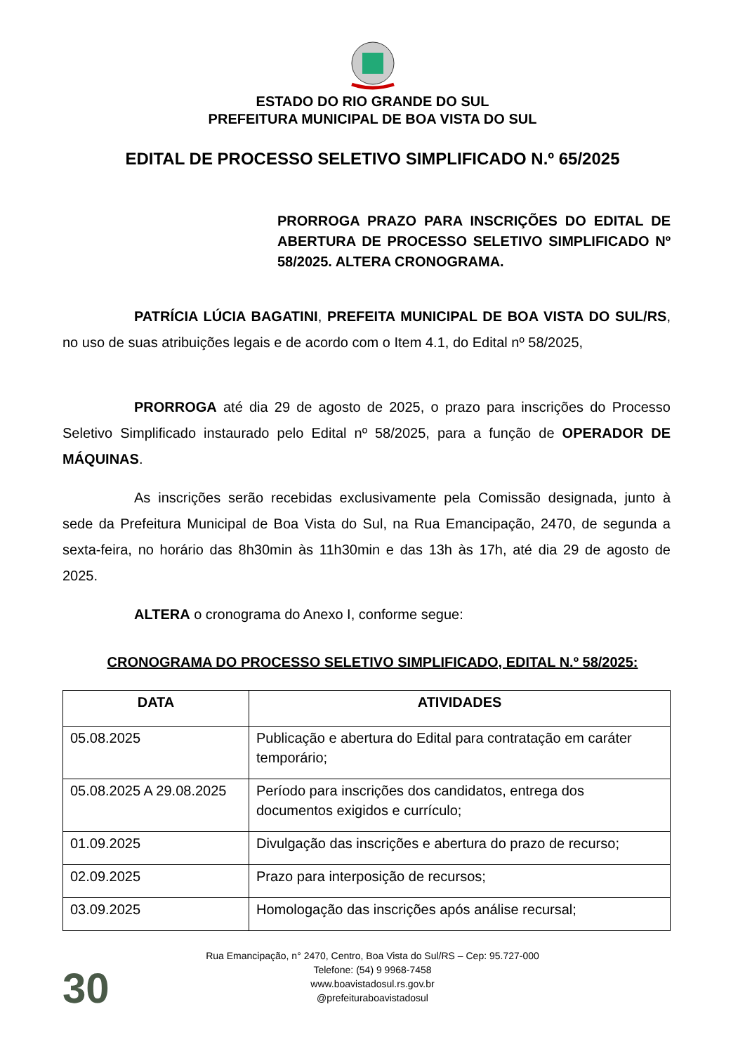ESTADO DO RIO GRANDE DO SUL
PREFEITURA MUNICIPAL DE BOA VISTA DO SUL
EDITAL DE PROCESSO SELETIVO SIMPLIFICADO N.º 65/2025
PRORROGA PRAZO PARA INSCRIÇÕES DO EDITAL DE ABERTURA DE PROCESSO SELETIVO SIMPLIFICADO Nº 58/2025. ALTERA CRONOGRAMA.
PATRÍCIA LÚCIA BAGATINI, PREFEITA MUNICIPAL DE BOA VISTA DO SUL/RS, no uso de suas atribuições legais e de acordo com o Item 4.1, do Edital nº 58/2025,
PRORROGA até dia 29 de agosto de 2025, o prazo para inscrições do Processo Seletivo Simplificado instaurado pelo Edital nº 58/2025, para a função de OPERADOR DE MÁQUINAS.
As inscrições serão recebidas exclusivamente pela Comissão designada, junto à sede da Prefeitura Municipal de Boa Vista do Sul, na Rua Emancipação, 2470, de segunda a sexta-feira, no horário das 8h30min às 11h30min e das 13h às 17h, até dia 29 de agosto de 2025.
ALTERA o cronograma do Anexo I, conforme segue:
CRONOGRAMA DO PROCESSO SELETIVO SIMPLIFICADO, EDITAL N.º 58/2025:
| DATA | ATIVIDADES |
| --- | --- |
| 05.08.2025 | Publicação e abertura do Edital para contratação em caráter temporário; |
| 05.08.2025 A 29.08.2025 | Período para inscrições dos candidatos, entrega dos documentos exigidos e currículo; |
| 01.09.2025 | Divulgação das inscrições e abertura do prazo de recurso; |
| 02.09.2025 | Prazo para interposição de recursos; |
| 03.09.2025 | Homologação das inscrições após análise recursal; |
30
Rua Emancipação, n° 2470, Centro, Boa Vista do Sul/RS – Cep: 95.727-000
Telefone: (54) 9 9968-7458
www.boavistadosul.rs.gov.br
@prefeituraboavistadosul